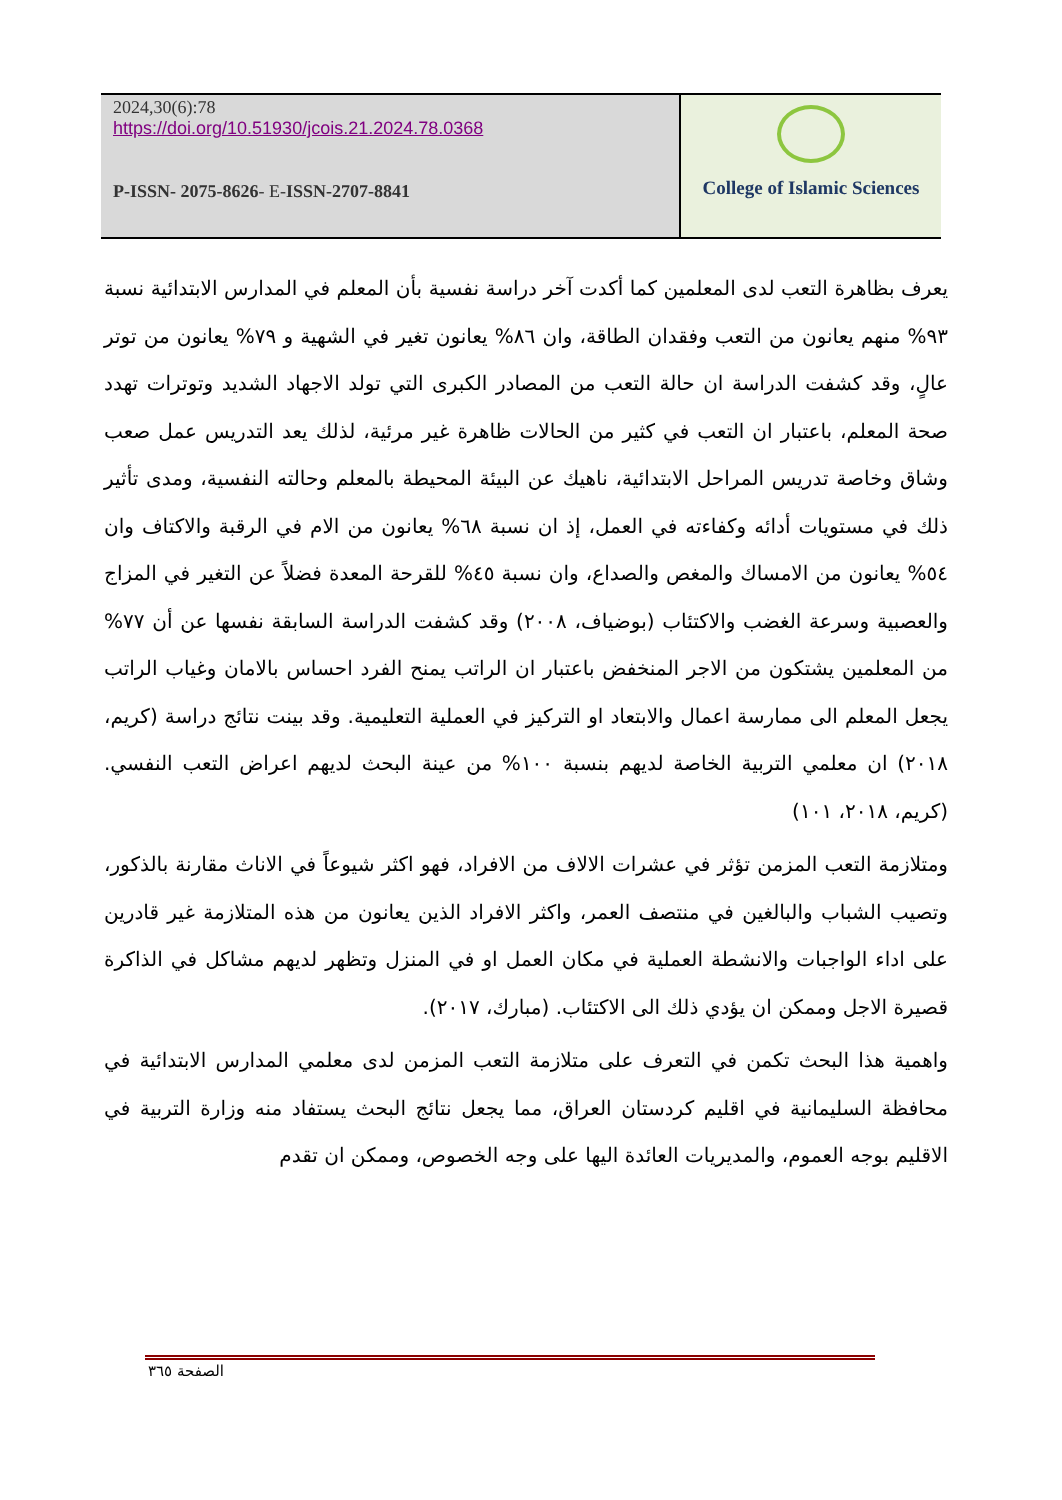2024,30(6):78
https://doi.org/10.51930/jcois.21.2024.78.0368
P-ISSN- 2075-8626- E-ISSN-2707-8841
College of Islamic Sciences
يعرف بظاهرة التعب لدى المعلمين كما أكدت آخر دراسة نفسية بأن المعلم في المدارس الابتدائية نسبة ٩٣% منهم يعانون من التعب وفقدان الطاقة، وان ٨٦% يعانون تغير في الشهية و ٧٩% يعانون من توتر عالٍ، وقد كشفت الدراسة ان حالة التعب من المصادر الكبرى التي تولد الاجهاد الشديد وتوترات تهدد صحة المعلم، باعتبار ان التعب في كثير من الحالات ظاهرة غير مرئية، لذلك يعد التدريس عمل صعب وشاق وخاصة تدريس المراحل الابتدائية، ناهيك عن البيئة المحيطة بالمعلم وحالته النفسية، ومدى تأثير ذلك في مستويات أدائه وكفاءته في العمل، إذ ان نسبة ٦٨% يعانون من الام في الرقبة والاكتاف وان ٥٤% يعانون من الامساك والمغص والصداع، وان نسبة ٤٥% للقرحة المعدة فضلاً عن التغير في المزاج والعصبية وسرعة الغضب والاكتئاب (بوضياف، ٢٠٠٨) وقد كشفت الدراسة السابقة نفسها عن أن ٧٧% من المعلمين يشتكون من الاجر المنخفض باعتبار ان الراتب يمنح الفرد احساس بالامان وغياب الراتب يجعل المعلم الى ممارسة اعمال والابتعاد او التركيز في العملية التعليمية. وقد بينت نتائج دراسة (كريم، ٢٠١٨) ان معلمي التربية الخاصة لديهم بنسبة ١٠٠% من عينة البحث لديهم اعراض التعب النفسي. (كريم، ٢٠١٨، ١٠١)
ومتلازمة التعب المزمن تؤثر في عشرات الالاف من الافراد، فهو اكثر شيوعاً في الاناث مقارنة بالذكور، وتصيب الشباب والبالغين في منتصف العمر، واكثر الافراد الذين يعانون من هذه المتلازمة غير قادرين على اداء الواجبات والانشطة العملية في مكان العمل او في المنزل وتظهر لديهم مشاكل في الذاكرة قصيرة الاجل وممكن ان يؤدي ذلك الى الاكتئاب. (مبارك، ٢٠١٧).
واهمية هذا البحث تكمن في التعرف على متلازمة التعب المزمن لدى معلمي المدارس الابتدائية في محافظة السليمانية في اقليم كردستان العراق، مما يجعل نتائج البحث يستفاد منه وزارة التربية في الاقليم بوجه العموم، والمديريات العائدة اليها على وجه الخصوص، وممكن ان تقدم
الصفحة ٣٦٥